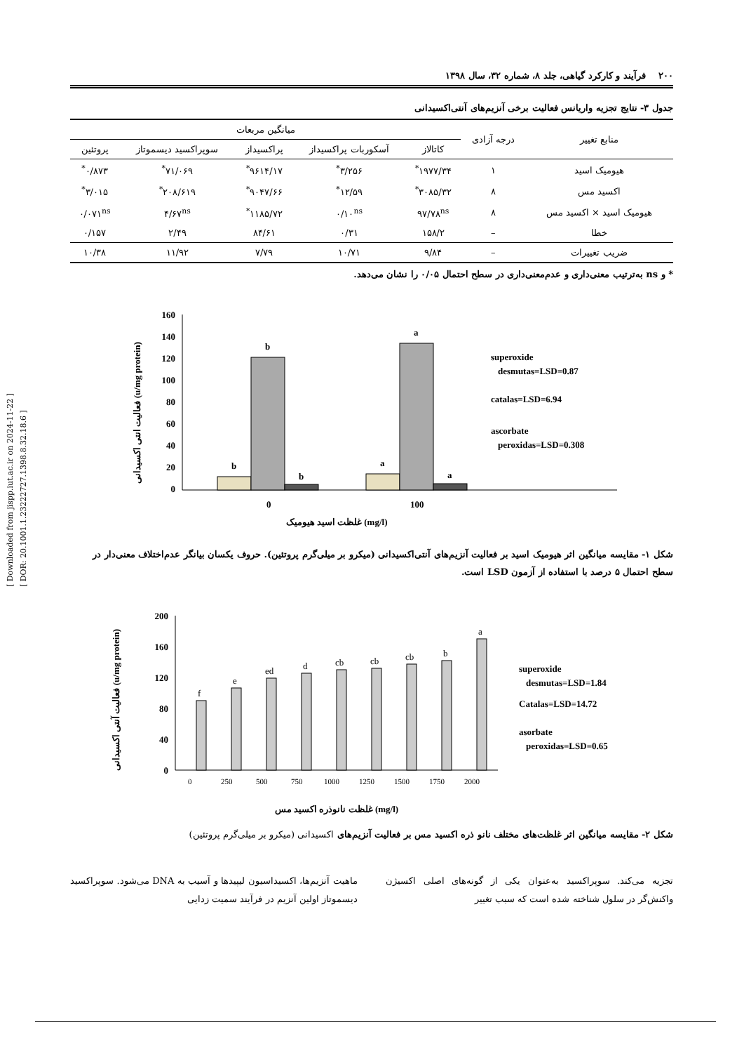[ Downloaded from jispp.iut.ac.ir on 2024-11-22 ]
[ DOR: 20.1001.1.23222727.1398.8.32.18.6 ]
۲۰۰ فرآیند و کارکرد گیاهی، جلد ۸، شماره ۳۲، سال ۱۳۹۸
جدول ۳- نتایج تجزیه واریانس فعالیت برخی آنزیم‌های آنتی‌اکسیدانی
| منابع تغییر | درجه آزادی | میانگین مربعات | | | | |
| --- | --- | --- | --- | --- | --- | --- |
| | | کاتالاز | آسکوربات پراکسیداز | پراکسیداز | سوپراکسید دیسموتاز | پروتئین |
| هیومیک اسید | ۱ | ۱۹۷۷/۳۴<sup>*</sup> | ۳/۲۵۶<sup>*</sup> | ۹۶۱۴/۱۷<sup>*</sup> | ۷۱/۰۶۹<sup>*</sup> | ۰/۸۷۳<sup>*</sup> |
| اکسید مس | ۸ | ۳۰۸۵/۳۲<sup>*</sup> | ۱۲/۵۹<sup>*</sup> | ۹۰۴۷/۶۶<sup>*</sup> | ۲۰۸/۶۱۹<sup>*</sup> | ۳/۰۱۵<sup>*</sup> |
| هیومیک اسید × اکسید مس | ۸ | ۹۷/۷۸<sup>ns</sup> | ۰/۱۰<sup>ns</sup> | ۱۱۸۵/۷۲<sup>*</sup> | ۴/۶۷<sup>ns</sup> | ۰/۰۷۱<sup>ns</sup> |
| خطا | – | ۱۵۸/۲ | ۰/۳۱ | ۸۴/۶۱ | ۲/۴۹ | ۰/۱۵۷ |
| ضریب تغییرات | – | ۹/۸۴ | ۱۰/۷۱ | ۷/۷۹ | ۱۱/۹۲ | ۱۰/۳۸ |
* و ns به‌ترتیب معنی‌داری و عدم‌معنی‌داری در سطح احتمال ۰/۰۵ را نشان می‌دهد.
فعالیت انتی اکسیدانی (u/mg protein)
160
140
120
100
80
60
40
20
0
b
b
b
a
a
a
0
100
غلظت اسید هیومیک (mg/l)
superoxide
desmutas=LSD=0.87
catalas=LSD=6.94
ascorbate
peroxidas=LSD=0.308
شکل ۱- مقایسه میانگین اثر هیومیک اسید بر فعالیت آنزیم‌های آنتی‌اکسیدانی (میکرو بر میلی‌گرم پروتئین). حروف یکسان بیانگر عدم‌اختلاف معنی‌دار در سطح احتمال ۵ درصد با استفاده از آزمون LSD است.
فعالیت آنتی اکسیدانی (u/mg protein)
200
160
120
80
40
0
0
250
500
750
1000
1250
1500
1750
2000
f
e
ed
d
cb
cb
cb
b
a
غلظت نانوذره اکسید مس (mg/l)
superoxide
desmutas=LSD=1.84
Catalas=LSD=14.72
asorbate
peroxidas=LSD=0.65
شکل ۲- مقایسه میانگین اثر غلظت‌های مختلف نانو ذره اکسید مس بر فعالیت آنزیم‌های اکسیدانی (میکرو بر میلی‌گرم پروتئین)
تجزیه می‌کند. سوپراکسید به‌عنوان یکی از گونه‌های اصلی اکسیژن واکنش‌گر در سلول شناخته شده است که سبب تغییر
ماهیت آنزیم‌ها، اکسیداسیون لیپیدها و آسیب به DNA می‌شود. سوپراکسید دیسموتاز اولین آنزیم در فرآیند سمیت زدایی